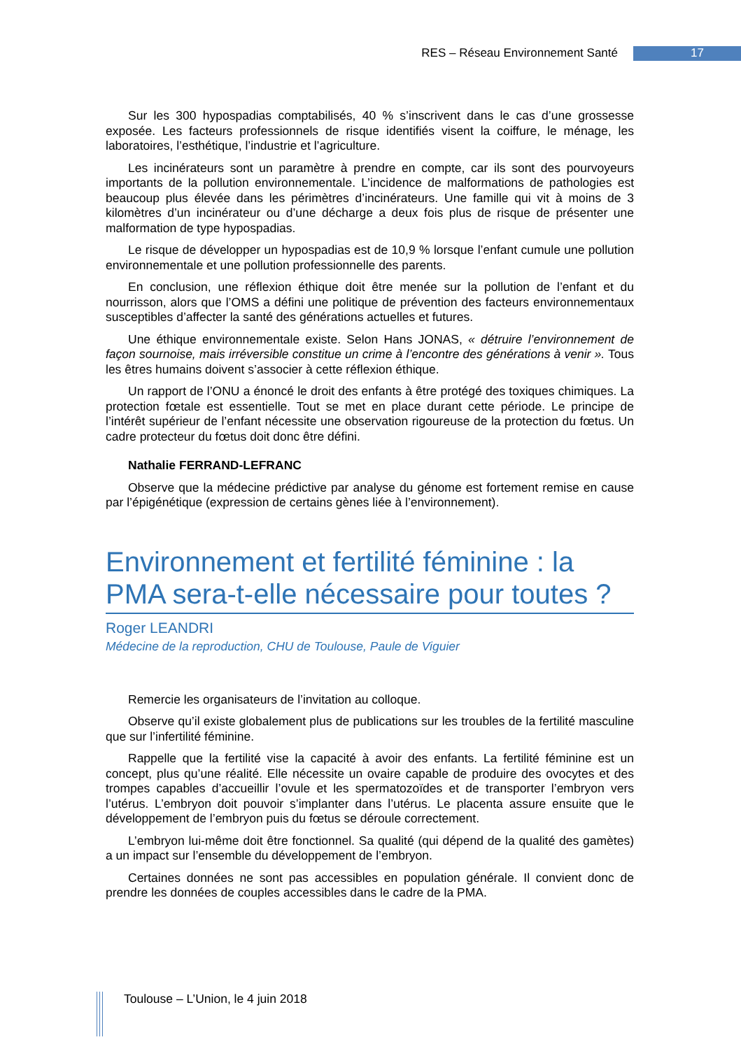RES – Réseau Environnement Santé 17
Sur les 300 hypospadias comptabilisés, 40 % s’inscrivent dans le cas d’une grossesse exposée. Les facteurs professionnels de risque identifiés visent la coiffure, le ménage, les laboratoires, l’esthétique, l’industrie et l’agriculture.
Les incinérateurs sont un paramètre à prendre en compte, car ils sont des pourvoyeurs importants de la pollution environnementale. L’incidence de malformations de pathologies est beaucoup plus élevée dans les périmètres d’incinérateurs. Une famille qui vit à moins de 3 kilomètres d’un incinérateur ou d’une décharge a deux fois plus de risque de présenter une malformation de type hypospadias.
Le risque de développer un hypospadias est de 10,9 % lorsque l’enfant cumule une pollution environnementale et une pollution professionnelle des parents.
En conclusion, une réflexion éthique doit être menée sur la pollution de l’enfant et du nourrisson, alors que l’OMS a défini une politique de prévention des facteurs environnementaux susceptibles d’affecter la santé des générations actuelles et futures.
Une éthique environnementale existe. Selon Hans JONAS, « détruire l’environnement de façon sournoise, mais irréversible constitue un crime à l’encontre des générations à venir ». Tous les êtres humains doivent s’associer à cette réflexion éthique.
Un rapport de l’ONU a énoncé le droit des enfants à être protégé des toxiques chimiques. La protection fœtale est essentielle. Tout se met en place durant cette période. Le principe de l’intérêt supérieur de l’enfant nécessite une observation rigoureuse de la protection du fœtus. Un cadre protecteur du fœtus doit donc être défini.
Nathalie FERRAND-LEFRANC
Observe que la médecine prédictive par analyse du génome est fortement remise en cause par l’épigénétique (expression de certains gènes liée à l’environnement).
Environnement et fertilité féminine : la PMA sera-t-elle nécessaire pour toutes ?
Roger LEANDRI
Médecine de la reproduction, CHU de Toulouse, Paule de Viguier
Remercie les organisateurs de l’invitation au colloque.
Observe qu’il existe globalement plus de publications sur les troubles de la fertilité masculine que sur l’infertilité féminine.
Rappelle que la fertilité vise la capacité à avoir des enfants. La fertilité féminine est un concept, plus qu’une réalité. Elle nécessite un ovaire capable de produire des ovocytes et des trompes capables d’accueillir l’ovule et les spermatozoïdes et de transporter l’embryon vers l’utérus. L’embryon doit pouvoir s’implanter dans l’utérus. Le placenta assure ensuite que le développement de l’embryon puis du fœtus se déroule correctement.
L’embryon lui-même doit être fonctionnel. Sa qualité (qui dépend de la qualité des gamètes) a un impact sur l’ensemble du développement de l’embryon.
Certaines données ne sont pas accessibles en population générale. Il convient donc de prendre les données de couples accessibles dans le cadre de la PMA.
Toulouse – L’Union, le 4 juin 2018